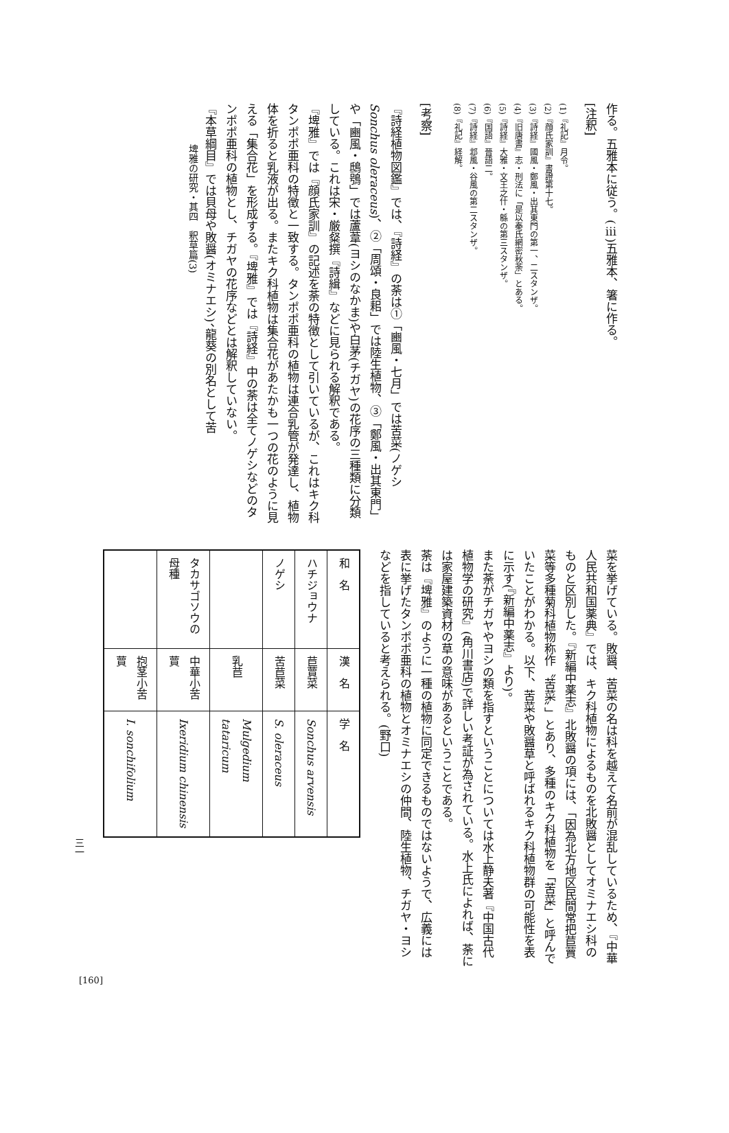作る。五雅本に従う。(ⅲ)五雅本、箸に作る。
[注釈]
(1)『礼記』月令。
(2)『顔氏家訓』書證第十七。
(3)『詩経』國風・鄭風・出其東門の第一、二スタンザ。
(4)『旧唐書』志・刑法に「是以秦氏網密秋荼」とある。
(5)『詩経』大雅・文王之什・緜の第三スタンザ。
(6)『国語』晉語二。
(7)『詩経』邶風・谷風の第二スタンザ。
(8)『礼記』経解。
[考察]
『詩経植物図鑑』では、『詩経』の荼は①「豳風・七月」では苦菜(ノゲシ Sonchus oleraceus)、②「周頌・良耜」では陸生植物、③「鄭風・出其東門」や「豳風・鴟鴞」では蘆葦(ヨシのなかま)や白茅(チガヤ)の花序の三種類に分類している。これは宋・厳粲撰『詩緝』などに見られる解釈である。
『埤雅』では『顔氏家訓』の記述を荼の特徴として引いているが、これはキク科タンポポ亜科の特徴と一致する。タンポポ亜科の植物は連合乳管が発達し、植物体を折ると乳液が出る。またキク科植物は集合花があたかも一つの花のように見える「集合花」を形成する。『埤雅』では『詩経』中の荼は全てノゲシなどのタンポポ亜科の植物とし、チガヤの花序などとは解釈していない。
『本草綱目』では貝母や敗醤(オミナエシ)、龍葵の別名として苦
埤雅の研究・其四　釈草篇(3)
菜を挙げている。敗醤、苦菜の名は科を越えて名前が混乱しているため、『中華人民共和国薬典』では、キク科植物によるものを北敗醤としてオミナエシ科のものと区別した。『新編中薬志』北敗醤の項には、「因為北方地区民間常把苣蕒菜等多種菊科植物称作〝苦菜〟」とあり、多種のキク科植物を「苦菜」と呼んでいたことがわかる。以下、苦菜や敗醤草と呼ばれるキク科植物群の可能性を表に示す(『新編中薬志』より)。
また荼がチガヤやヨシの類を指すということについては水上静夫著『中国古代植物学の研究』(角川書店)で詳しい考証が為されている。水上氏によれば、荼には家屋建築資材の草の意味があるということである。
荼は『埤雅』のように一種の植物に同定できるものではないようで、広義には表に挙げたタンポポ亜科の植物とオミナエシの仲間、陸生植物、チガヤ・ヨシなどを指していると考えられる。(野口)
| 和 名 | 漢 名 | 学 名 |
| ハチジョウナ | 苣蕒菜 | Sonchus arvensis |
| ノゲシ | 苦苣菜 | S. oleraceus |
| | 乳苣 | Mulgedium tataricum |
| タカサゴソウの母種 | 中華小苦蕒 | Ixeridium chinensis |
| | 抱茎小苦蕒 | I. sonchifolium |
三一
[160]